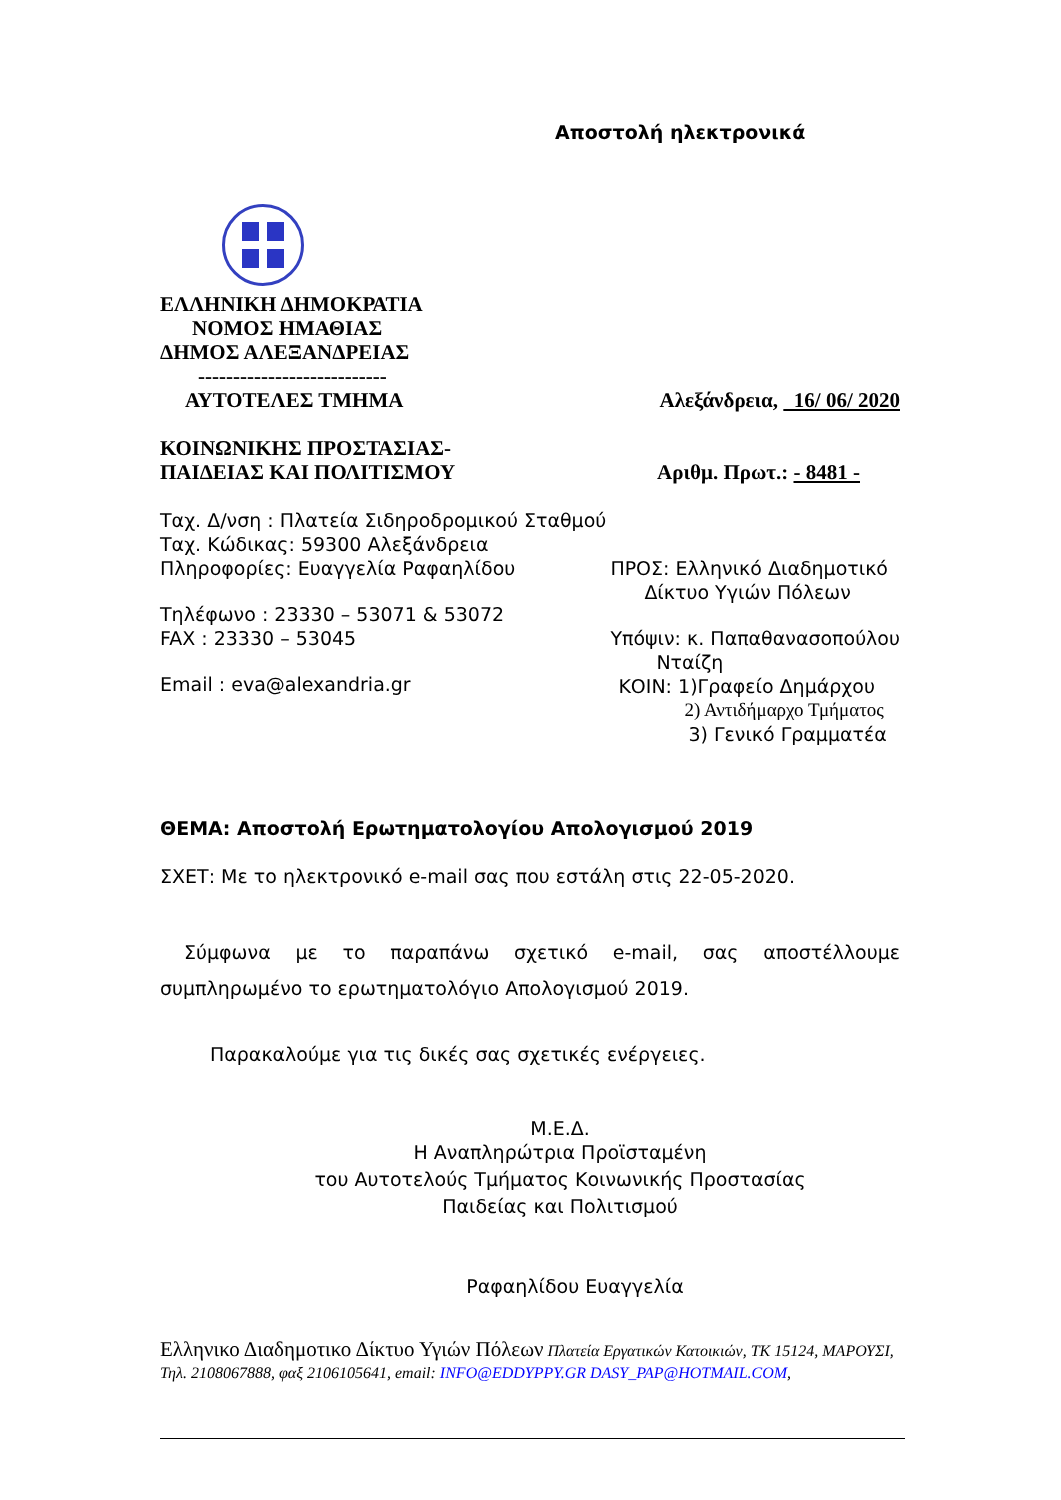Αποστολή ηλεκτρονικά
ΕΛΛΗΝΙΚΗ ΔΗΜΟΚΡΑΤΙΑ
ΝΟΜΟΣ ΗΜΑΘΙΑΣ
ΔΗΜΟΣ ΑΛΕΞΑΝΔΡΕΙΑΣ
---------------------------
ΑΥΤΟΤΕΛΕΣ ΤΜΗΜΑ Αλεξάνδρεια, 16/ 06/ 2020
ΚΟΙΝΩΝΙΚΗΣ ΠΡΟΣΤΑΣΙΑΣ-
ΠΑΙΔΕΙΑΣ ΚΑΙ ΠΟΛΙΤΙΣΜΟΥ
Αριθμ. Πρωτ.: - 8481 -
Ταχ. Δ/νση : Πλατεία Σιδηροδρομικού Σταθμού
Ταχ. Κώδικας: 59300 Αλεξάνδρεια
Πληροφορίες: Ευαγγελία Ραφαηλίδου
Τηλέφωνο : 23330 – 53071 & 53072
FAX : 23330 – 53045
Email : eva@alexandria.gr
ΠΡΟΣ: Ελληνικό Διαδημοτικό
Δίκτυο Υγιών Πόλεων
Υπόψιν: κ. Παπαθανασοπούλου
Νταίζη
ΚΟΙΝ: 1)Γραφείο Δημάρχου
2) Αντιδήμαρχο Τμήματος
3) Γενικό Γραμματέα
ΘΕΜΑ: Αποστολή Ερωτηματολογίου Απολογισμού 2019
ΣΧΕΤ: Με το ηλεκτρονικό e-mail σας που εστάλη στις 22-05-2020.
Σύμφωνα με το παραπάνω σχετικό e-mail, σας αποστέλλουμε συμπληρωμένο το ερωτηματολόγιο Απολογισμού 2019.
Παρακαλούμε για τις δικές σας σχετικές ενέργειες.
Μ.Ε.Δ.
Η Αναπληρώτρια Προϊσταμένη
του Αυτοτελούς Τμήματος Κοινωνικής Προστασίας
Παιδείας και Πολιτισμού
Ραφαηλίδου Ευαγγελία
Ελληνικο Διαδημοτικο Δίκτυο Υγιών Πόλεων Πλατεία Εργατικών Κατοικιών, ΤΚ 15124, ΜΑΡΟΥΣΙ, Τηλ. 2108067888, φαξ 2106105641, email: INFO@EDDYPPY.GR DASY_PAP@HOTMAIL.COM,